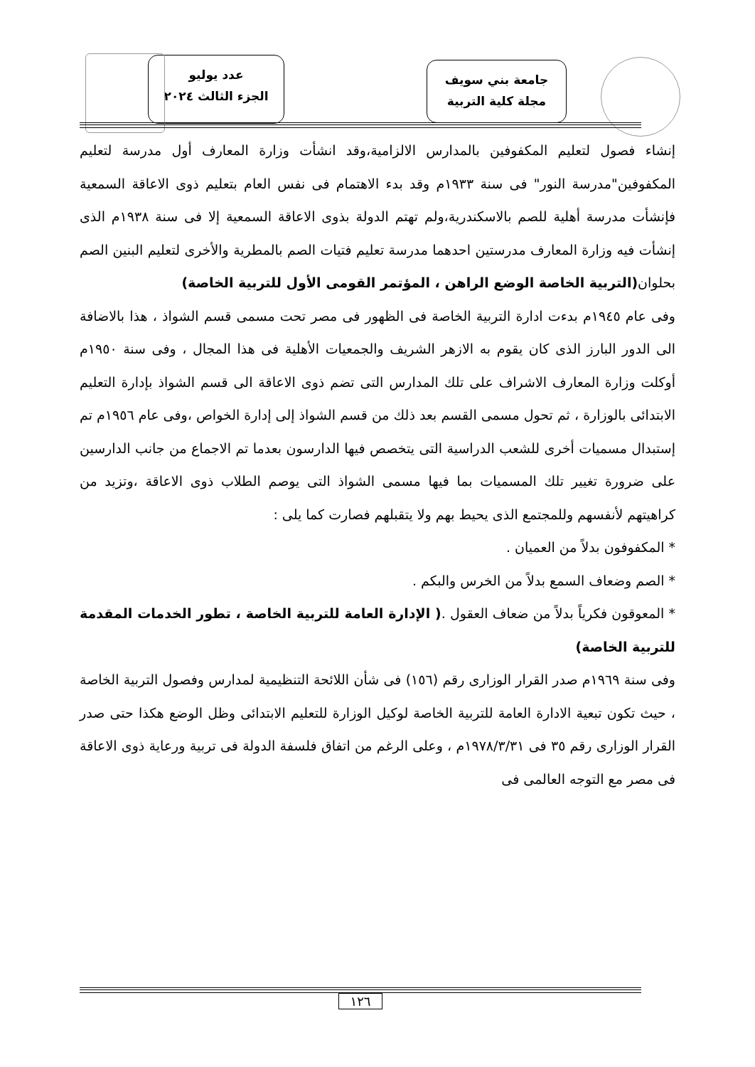جامعة بني سويف
مجلة كلية التربية
عدد يوليو
الجزء الثالث ٢٠٢٤
إنشاء فصول لتعليم المكفوفين بالمدارس الالزامية،وقد انشأت وزارة المعارف أول مدرسة لتعليم المكفوفين"مدرسة النور" فى سنة ١٩٣٣م وقد بدء الاهتمام فى نفس العام بتعليم ذوى الاعاقة السمعية فإنشأت مدرسة أهلية للصم بالاسكندرية،ولم تهتم الدولة بذوى الاعاقة السمعية إلا فى سنة ١٩٣٨م الذى إنشأت فيه وزارة المعارف مدرستين احدهما مدرسة تعليم فتيات الصم بالمطرية والأخرى لتعليم البنين الصم بحلوان(التربية الخاصة الوضع الراهن ، المؤتمر القومى الأول للتربية الخاصة)
وفى عام ١٩٤٥م بدءت ادارة التربية الخاصة فى الظهور فى مصر تحت مسمى قسم الشواذ ، هذا بالاضافة الى الدور البارز الذى كان يقوم به الازهر الشريف والجمعيات الأهلية فى هذا المجال ، وفى سنة ١٩٥٠م أوكلت وزارة المعارف الاشراف على تلك المدارس التى تضم ذوى الاعاقة الى قسم الشواذ بإدارة التعليم الابتدائى بالوزارة ، ثم تحول مسمى القسم بعد ذلك من قسم الشواذ إلى إدارة الخواص ،وفى عام ١٩٥٦م تم إستبدال مسميات أخرى للشعب الدراسية التى يتخصص فيها الدارسون بعدما تم الاجماع من جانب الدارسين على ضرورة تغيير تلك المسميات بما فيها مسمى الشواذ التى يوصم الطلاب ذوى الاعاقة ،وتزيد من كراهيتهم لأنفسهم وللمجتمع الذى يحيط بهم ولا يتقبلهم فصارت كما يلى :
* المكفوفون بدلاً من العميان .
* الصم وضعاف السمع بدلاً من الخرس والبكم .
* المعوقون فكرياً بدلاً من ضعاف العقول .( الإدارة العامة للتربية الخاصة ، تطور الخدمات المقدمة للتربية الخاصة)
وفى سنة ١٩٦٩م صدر القرار الوزارى رقم (١٥٦) فى شأن اللائحة التنظيمية لمدارس وفصول التربية الخاصة ، حيث تكون تبعية الادارة العامة للتربية الخاصة لوكيل الوزارة للتعليم الابتدائى وظل الوضع هكذا حتى صدر القرار الوزارى رقم ٣٥ فى ١٩٧٨/٣/٣١م ، وعلى الرغم من اتفاق فلسفة الدولة فى تربية ورعاية ذوى الاعاقة فى مصر مع التوجه العالمى فى
١٢٦